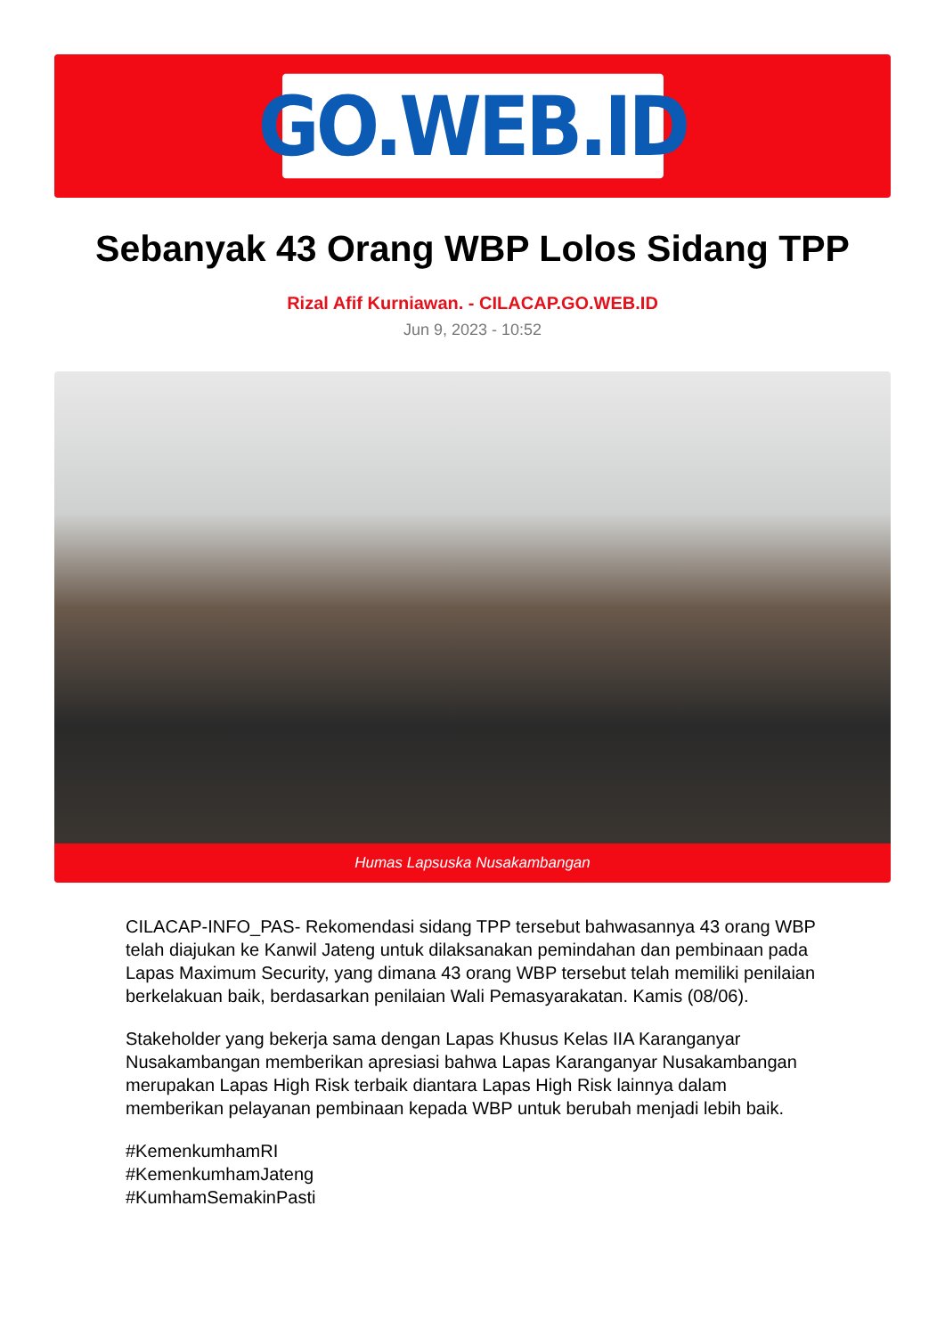GO.WEB.ID
Sebanyak 43 Orang WBP Lolos Sidang TPP
Rizal Afif Kurniawan. - CILACAP.GO.WEB.ID
Jun 9, 2023 - 10:52
Humas Lapsuska Nusakambangan
CILACAP-INFO_PAS- Rekomendasi sidang TPP tersebut bahwasannya 43 orang WBP telah diajukan ke Kanwil Jateng untuk dilaksanakan pemindahan dan pembinaan pada Lapas Maximum Security, yang dimana 43 orang WBP tersebut telah memiliki penilaian berkelakuan baik, berdasarkan penilaian Wali Pemasyarakatan. Kamis (08/06).
Stakeholder yang bekerja sama dengan Lapas Khusus Kelas IIA Karanganyar Nusakambangan memberikan apresiasi bahwa Lapas Karanganyar Nusakambangan merupakan Lapas High Risk terbaik diantara Lapas High Risk lainnya dalam memberikan pelayanan pembinaan kepada WBP untuk berubah menjadi lebih baik.
#KemenkumhamRI
#KemenkumhamJateng
#KumhamSemakinPasti